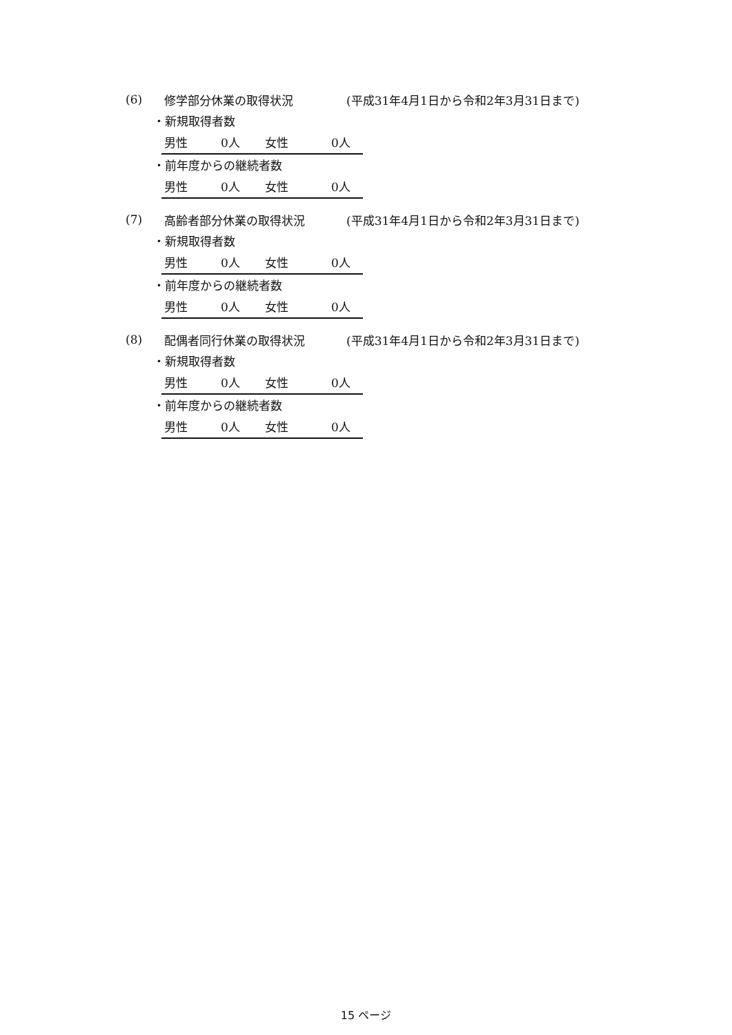(6) 修学部分休業の取得状況 (平成31年4月1日から令和2年3月31日まで)
・新規取得者数
男性 0人 女性 0人
・前年度からの継続者数
男性 0人 女性 0人
(7) 高齢者部分休業の取得状況 (平成31年4月1日から令和2年3月31日まで)
・新規取得者数
男性 0人 女性 0人
・前年度からの継続者数
男性 0人 女性 0人
(8) 配偶者同行休業の取得状況 (平成31年4月1日から令和2年3月31日まで)
・新規取得者数
男性 0人 女性 0人
・前年度からの継続者数
男性 0人 女性 0人
15 ページ